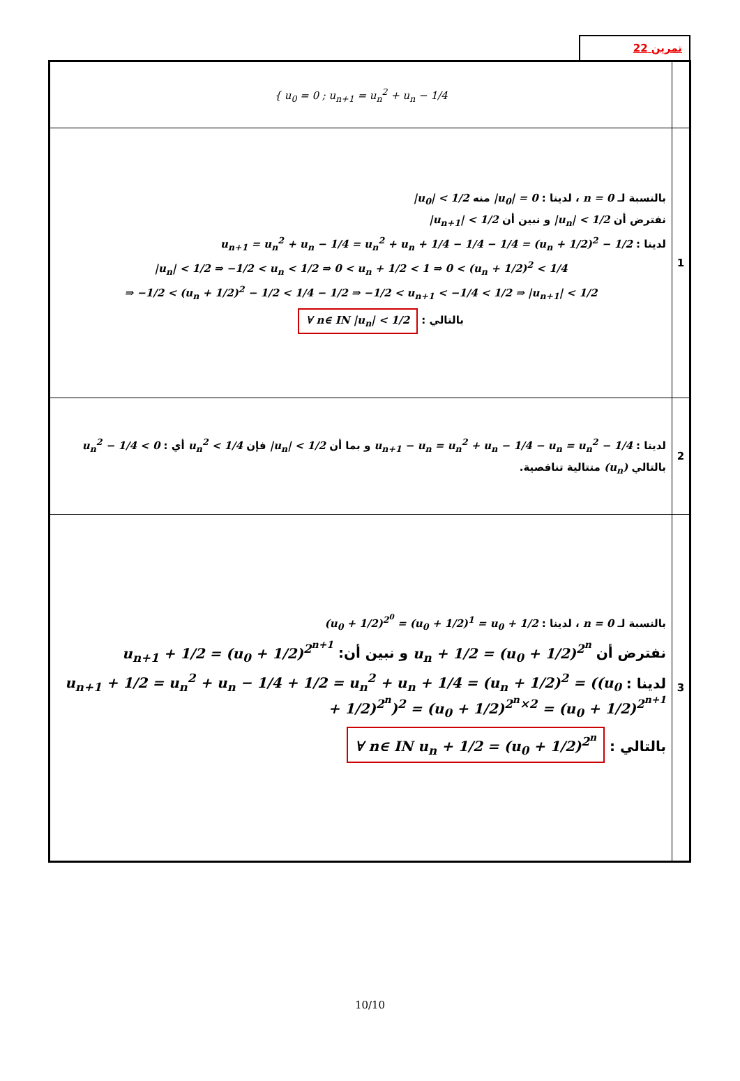تمرين 22
| { u<sub>0</sub> = 0 ; u<sub>n+1</sub> = u<sub>n</sub><sup>2</sup> + u<sub>n</sub> − 1/4 | |
| بالنسبة لـ n = 0 ، لدينا : /u<sub>0</sub>/ = 0 منه /u<sub>0</sub>/ < 1/2 نفترض أن /u<sub>n</sub>/ < 1/2 و نبين أن /u<sub>n+1</sub>/ < 1/2 لدينا : u<sub>n+1</sub> = u<sub>n</sub><sup>2</sup> + u<sub>n</sub> − 1/4 = u<sub>n</sub><sup>2</sup> + u<sub>n</sub> + 1/4 − 1/4 − 1/4 = (u<sub>n</sub> + 1/2)<sup>2</sup> − 1/2 /u<sub>n</sub>/ < 1/2 ⇒ −1/2 < u<sub>n</sub> < 1/2 ⇒ 0 < u<sub>n</sub> + 1/2 < 1 ⇒ 0 < (u<sub>n</sub> + 1/2)<sup>2</sup> < 1/4 ⇒ −1/2 < (u<sub>n</sub> + 1/2)<sup>2</sup> − 1/2 < 1/4 − 1/2 ⇒ −1/2 < u<sub>n+1</sub> < −1/4 < 1/2 ⇒ /u<sub>n+1</sub>/ < 1/2 بالتالي : ∀ n∈ IN /u<sub>n</sub>/ < 1/2 | 1 |
| لدينا : u<sub>n+1</sub> − u<sub>n</sub> = u<sub>n</sub><sup>2</sup> + u<sub>n</sub> − 1/4 − u<sub>n</sub> = u<sub>n</sub><sup>2</sup> − 1/4 و بما أن /u<sub>n</sub>/ < 1/2 فإن u<sub>n</sub><sup>2</sup> < 1/4 أي : u<sub>n</sub><sup>2</sup> − 1/4 < 0 بالتالي (u<sub>n</sub>) متتالية تناقصية. | 2 |
| بالنسبة لـ n = 0 ، لدينا : (u<sub>0</sub> + 1/2)<sup>2<sup>0</sup></sup> = (u<sub>0</sub> + 1/2)<sup>1</sup> = u<sub>0</sub> + 1/2 نفترض أن u<sub>n</sub> + 1/2 = (u<sub>0</sub> + 1/2)<sup>2<sup>n</sup></sup> و نبين أن: u<sub>n+1</sub> + 1/2 = (u<sub>0</sub> + 1/2)<sup>2<sup>n+1</sup></sup> لدينا : u<sub>n+1</sub> + 1/2 = u<sub>n</sub><sup>2</sup> + u<sub>n</sub> − 1/4 + 1/2 = u<sub>n</sub><sup>2</sup> + u<sub>n</sub> + 1/4 = (u<sub>n</sub> + 1/2)<sup>2</sup> = ((u<sub>0</sub> + 1/2)<sup>2<sup>n</sup></sup>)<sup>2</sup> = (u<sub>0</sub> + 1/2)<sup>2<sup>n</sup>×2</sup> = (u<sub>0</sub> + 1/2)<sup>2<sup>n+1</sup></sup> بالتالي : ∀ n∈ IN u<sub>n</sub> + 1/2 = (u<sub>0</sub> + 1/2)<sup>2<sup>n</sup></sup> | 3 |
10/10